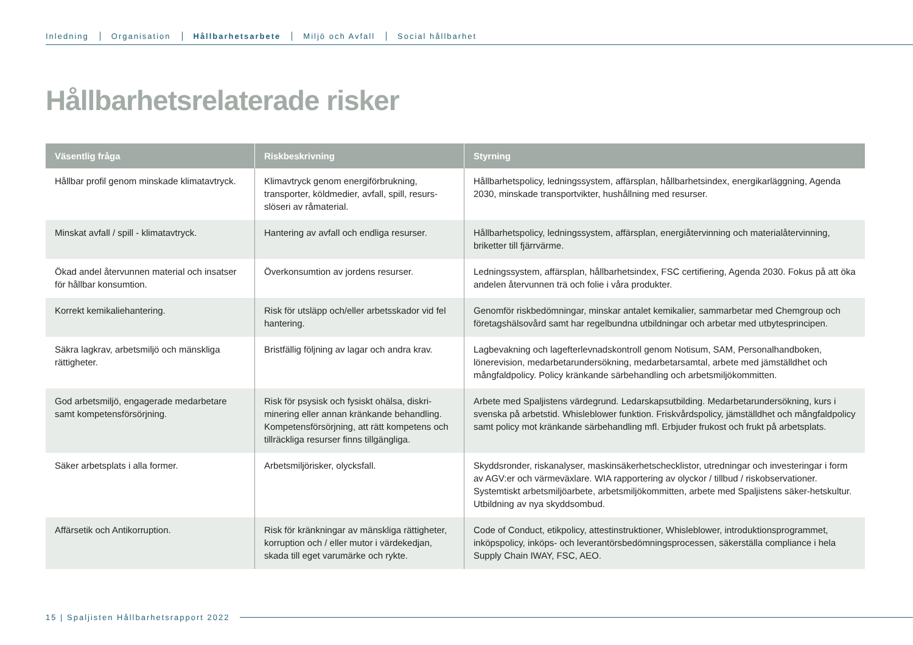Inledning Organisation Hållbarhetsarbete Miljö och Avfall Social hållbarhet
Hållbarhetsrelaterade risker
| Väsentlig fråga | Riskbeskrivning | Styrning |
| --- | --- | --- |
| Hållbar profil genom minskade klimatavtryck. | Klimavtryck genom energiförbrukning, transporter, köldmedier, avfall, spill, resurs-slöseri av råmaterial. | Hållbarhetspolicy, ledningssystem, affärsplan, hållbarhetsindex, energikarläggning, Agenda 2030, minskade transportvikter, hushållning med resurser. |
| Minskat avfall / spill - klimatavtryck. | Hantering av avfall och endliga resurser. | Hållbarhetspolicy, ledningssystem, affärsplan, energiåtervinning och materialåtervinning, briketter till fjärrvärme. |
| Ökad andel återvunnen material och insatser för hållbar konsumtion. | Överkonsumtion av jordens resurser. | Ledningssystem, affärsplan, hållbarhetsindex, FSC certifiering, Agenda 2030. Fokus på att öka andelen återvunnen trä och folie i våra produkter. |
| Korrekt kemikaliehantering. | Risk för utsläpp och/eller arbetsskador vid fel hantering. | Genomför riskbedömningar, minskar antalet kemikalier, sammarbetar med Chemgroup och företagshälsovård samt har regelbundna utbildningar och arbetar med utbytesprincipen. |
| Säkra lagkrav, arbetsmiljö och mänskliga rättigheter. | Bristfällig följning av lagar och andra krav. | Lagbevakning och lagefterlevnadskontroll genom Notisum, SAM, Personalhandboken, lönerevision, medarbetarundersökning, medarbetarsamtal, arbete med jämställdhet och mångfaldpolicy. Policy kränkande särbehandling och arbetsmiljökommitten. |
| God arbetsmiljö, engagerade medarbetare samt kompetensförsörjning. | Risk för psysisk och fysiskt ohälsa, diskri-minering eller annan kränkande behandling. Kompetensförsörjning, att rätt kompetens och tillräckliga resurser finns tillgängliga. | Arbete med Spaljistens värdegrund. Ledarskapsutbilding. Medarbetarundersökning, kurs i svenska på arbetstid. Whisleblower funktion. Friskvårdspolicy, jämställdhet och mångfaldpolicy samt policy mot kränkande särbehandling mfl. Erbjuder frukost och frukt på arbetsplats. |
| Säker arbetsplats i alla former. | Arbetsmiljörisker, olycksfall. | Skyddsronder, riskanalyser, maskinsäkerhetschecklistor, utredningar och investeringar i form av AGV:er och värmeväxlare. WIA rapportering av olyckor / tillbud / riskobservationer. Systemtiskt arbetsmiljöarbete, arbetsmiljökommitten, arbete med Spaljistens säker-hetskultur. Utbildning av nya skyddsombud. |
| Affärsetik och Antikorruption. | Risk för kränkningar av mänskliga rättigheter, korruption och / eller mutor i värdekedjan, skada till eget varumärke och rykte. | Code of Conduct, etikpolicy, attestinstruktioner, Whisleblower, introduktionsprogrammet, inköpspolicy, inköps- och leverantörsbedömningsprocessen, säkerställa compliance i hela Supply Chain IWAY, FSC, AEO. |
15 | Spaljisten Hållbarhetsrapport 2022